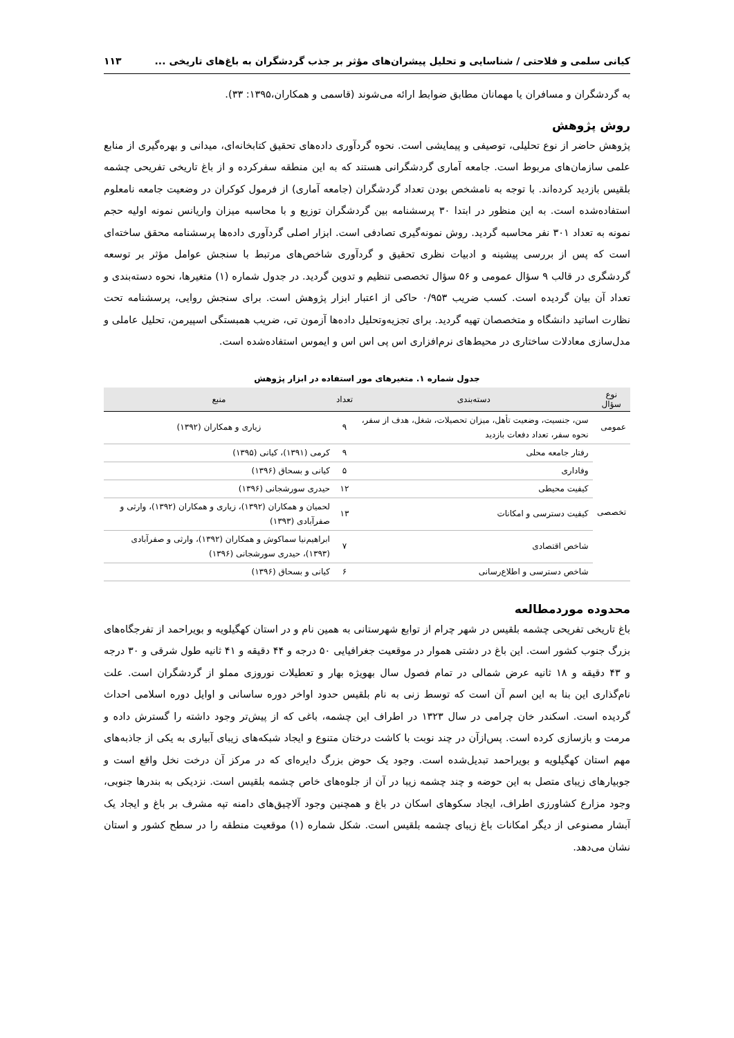کیانی سلمی و فلاحتی / شناسایی و تحلیل پیشران‌های مؤثر بر جذب گردشگران به باغ‌های تاریخی ... ۱۱۳
به گردشگران و مسافران یا مهمانان مطابق ضوابط ارائه می‌شوند (قاسمی و همکاران،۱۳۹۵: ۳۳).
روش پژوهش
پژوهش حاضر از نوع تحلیلی، توصیفی و پیمایشی است. نحوه گردآوری داده‌های تحقیق کتابخانه‌ای، میدانی و بهره‌گیری از منابع علمی سازمان‌های مربوط است. جامعه آماری گردشگرانی هستند که به این منطقه سفرکرده و از باغ تاریخی تفریحی چشمه بلقیس بازدید کرده‌اند. با توجه به نامشخص بودن تعداد گردشگران (جامعه آماری) از فرمول کوکران در وضعیت جامعه نامعلوم استفاده‌شده است. به این منظور در ابتدا ۳۰ پرسشنامه بین گردشگران توزیع و با محاسبه میزان واریانس نمونه اولیه حجم نمونه به تعداد ۳۰۱ نفر محاسبه گردید. روش نمونه‌گیری تصادفی است. ابزار اصلی گردآوری داده‌ها پرسشنامه محقق ساخته‌ای است که پس از بررسی پیشینه و ادبیات نظری تحقیق و گردآوری شاخص‌های مرتبط با سنجش عوامل مؤثر بر توسعه گردشگری در قالب ۹ سؤال عمومی و ۵۶ سؤال تخصصی تنظیم و تدوین گردید. در جدول شماره (۱) متغیرها، نحوه دسته‌بندی و تعداد آن بیان گردیده است. کسب ضریب ۰/۹۵۳ حاکی از اعتبار ابزار پژوهش است. برای سنجش روایی، پرسشنامه تحت نظارت اساتید دانشگاه و متخصصان تهیه گردید. برای تجزیه‌وتحلیل داده‌ها آزمون تی، ضریب همبستگی اسپیرمن، تحلیل عاملی و مدل‌سازی معادلات ساختاری در محیط‌های نرم‌افزاری اس پی اس اس و ایموس استفاده‌شده است.
جدول شماره ۱. متغیرهای مور استفاده در ابزار پژوهش
| نوع سؤال | دسته‌بندی | تعداد | منبع |
| --- | --- | --- | --- |
| عمومی | سن، جنسیت، وضعیت تأهل، میزان تحصیلات، شغل، هدف از سفر، نحوه سفر، تعداد دفعات بازدید | ۹ | زیاری و همکاران (۱۳۹۲) |
| تخصصی | رفتار جامعه محلی | ۹ | کرمی (۱۳۹۱)، کیانی (۱۳۹۵) |
| | وفاداری | ۵ | کیانی و بسحاق (۱۳۹۶) |
| | کیفیت محیطی | ۱۲ | حیدری سورشجانی (۱۳۹۶) |
| | کیفیت دسترسی و امکانات | ۱۳ | لحمیان و همکاران (۱۳۹۲)، زیاری و همکاران (۱۳۹۲)، وارثی و صفرآبادی (۱۳۹۳) |
| | شاخص اقتصادی | ۷ | ابراهیم‌نیا سماکوش و همکاران (۱۳۹۲)، وارثی و صفرآبادی (۱۳۹۳)، حیدری سورشجانی (۱۳۹۶) |
| | شاخص دسترسی و اطلاع‌رسانی | ۶ | کیانی و بسحاق (۱۳۹۶) |
محدوده موردمطالعه
باغ تاریخی تفریحی چشمه بلقیس در شهر چرام از توابع شهرستانی به همین نام و در استان کهگیلویه و بویراحمد از تفرجگاه‌های بزرگ جنوب کشور است. این باغ در دشتی هموار در موقعیت جغرافیایی ۵۰ درجه و ۴۴ دقیقه و ۴۱ ثانیه طول شرقی و ۳۰ درجه و ۴۳ دقیقه و ۱۸ ثانیه عرض شمالی در تمام فصول سال بهویژه بهار و تعطیلات نوروزی مملو از گردشگران است. علت نام‌گذاری این بنا به این اسم آن است که توسط زنی به نام بلقیس حدود اواخر دوره ساسانی و اوایل دوره اسلامی احداث گردیده است. اسکندر خان چرامی در سال ۱۳۲۳ در اطراف این چشمه، باغی که از پیش‌تر وجود داشته را گسترش داده و مرمت و بازسازی کرده است. پس‌ازآن در چند نوبت با کاشت درختان متنوع و ایجاد شبکه‌های زیبای آبیاری به یکی از جاذبه‌های مهم استان کهگیلویه و بویراحمد تبدیل‌شده است. وجود یک حوض بزرگ دایره‌ای که در مرکز آن درخت نخل واقع است و جوبیارهای زیبای متصل به این حوضه و چند چشمه زیبا در آن از جلوه‌های خاص چشمه بلقیس است. نزدیکی به بندرها جنوبی، وجود مزارع کشاورزی اطراف، ایجاد سکوهای اسکان در باغ و همچنین وجود آلاچیق‌های دامنه تپه مشرف بر باغ و ایجاد یک آبشار مصنوعی از دیگر امکانات باغ زیبای چشمه بلقیس است. شکل شماره (۱) موقعیت منطقه را در سطح کشور و استان نشان می‌دهد.